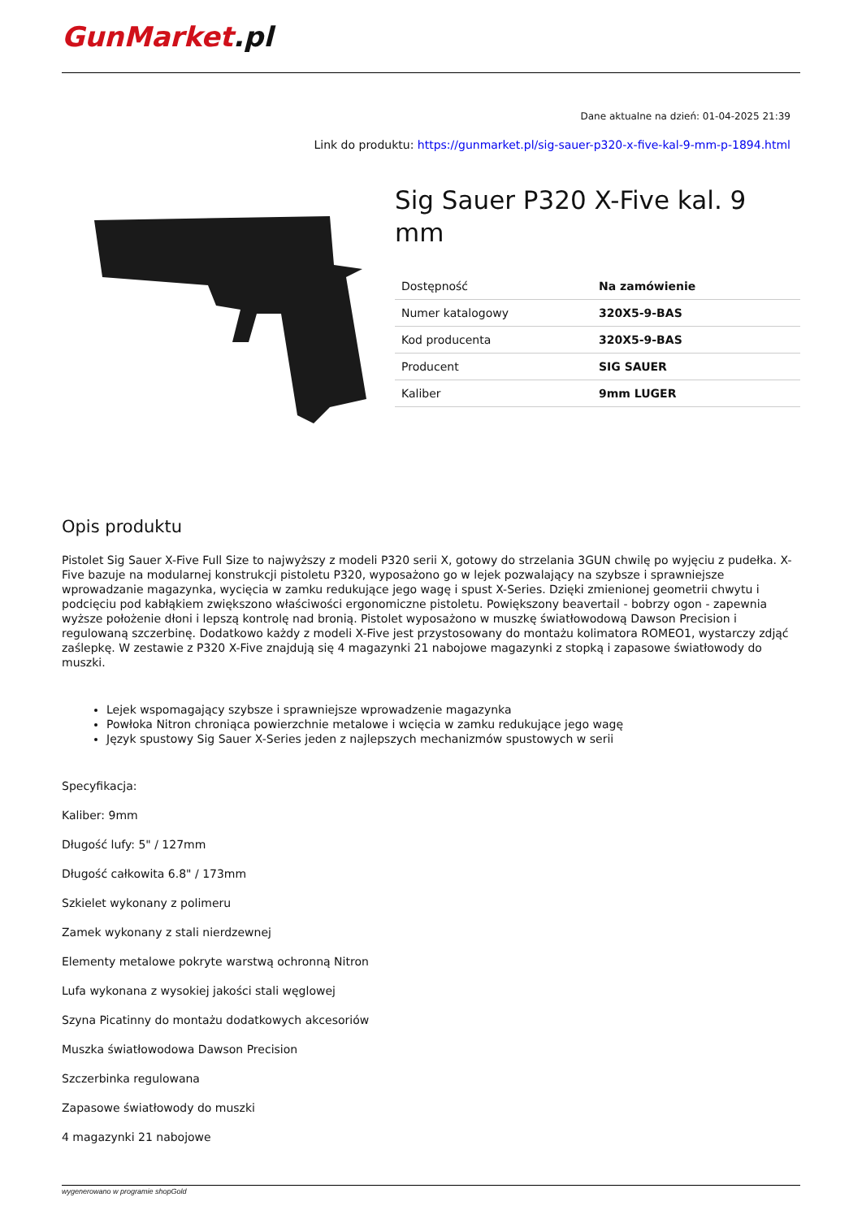GunMarket.pl
Dane aktualne na dzień: 01-04-2025 21:39
Link do produktu: https://gunmarket.pl/sig-sauer-p320-x-five-kal-9-mm-p-1894.html
Sig Sauer P320 X-Five kal. 9 mm
| Dostępność | Na zamówienie |
| Numer katalogowy | 320X5-9-BAS |
| Kod producenta | 320X5-9-BAS |
| Producent | SIG SAUER |
| Kaliber | 9mm LUGER |
Opis produktu
Pistolet Sig Sauer X-Five Full Size to najwyższy z modeli P320 serii X, gotowy do strzelania 3GUN chwilę po wyjęciu z pudełka. X-Five bazuje na modularnej konstrukcji pistoletu P320, wyposażono go w lejek pozwalający na szybsze i sprawniejsze wprowadzanie magazynka, wycięcia w zamku redukujące jego wagę i spust X-Series. Dzięki zmienionej geometrii chwytu i podcięciu pod kabłąkiem zwiększono właściwości ergonomiczne pistoletu. Powiększony beavertail - bobrzy ogon - zapewnia wyższe położenie dłoni i lepszą kontrolę nad bronią. Pistolet wyposażono w muszkę światłowodową Dawson Precision i regulowaną szczerbinę. Dodatkowo każdy z modeli X-Five jest przystosowany do montażu kolimatora ROMEO1, wystarczy zdjąć zaślepkę. W zestawie z P320 X-Five znajdują się 4 magazynki 21 nabojowe magazynki z stopką i zapasowe światłowody do muszki.
Lejek wspomagający szybsze i sprawniejsze wprowadzenie magazynka
Powłoka Nitron chroniąca powierzchnie metalowe i wcięcia w zamku redukujące jego wagę
Język spustowy Sig Sauer X-Series jeden z najlepszych mechanizmów spustowych w serii
Specyfikacja:
Kaliber: 9mm
Długość lufy: 5" / 127mm
Długość całkowita 6.8" / 173mm
Szkielet wykonany z polimeru
Zamek wykonany z stali nierdzewnej
Elementy metalowe pokryte warstwą ochronną Nitron
Lufa wykonana z wysokiej jakości stali węglowej
Szyna Picatinny do montażu dodatkowych akcesoriów
Muszka światłowodowa Dawson Precision
Szczerbinka regulowana
Zapasowe światłowody do muszki
4 magazynki 21 nabojowe
wygenerowano w programie shopGold